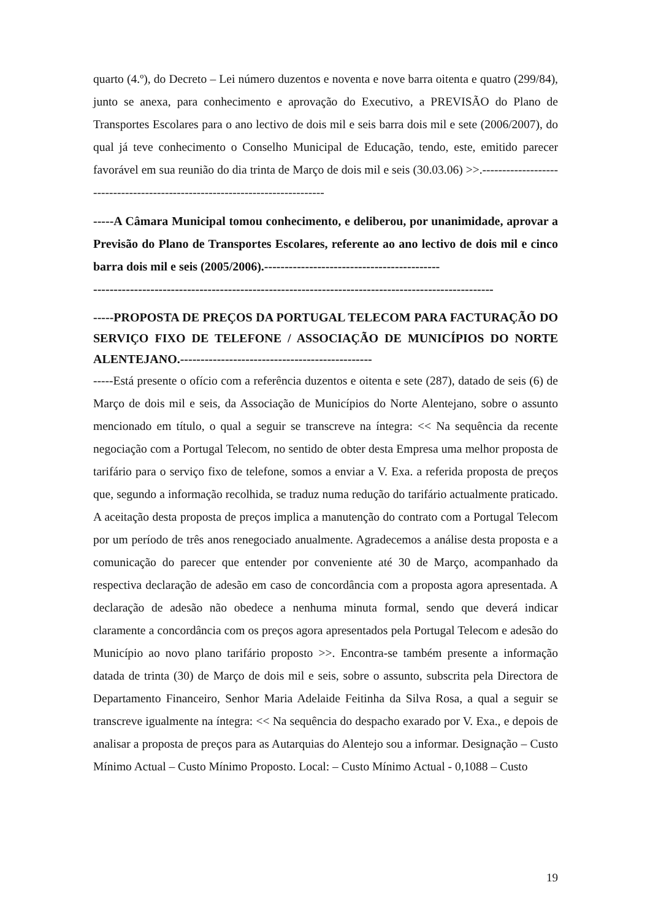quarto (4.º), do Decreto – Lei número duzentos e noventa e nove barra oitenta e quatro (299/84), junto se anexa, para conhecimento e aprovação do Executivo, a PREVISÃO do Plano de Transportes Escolares para o ano lectivo de dois mil e seis barra dois mil e sete (2006/2007), do qual já teve conhecimento o Conselho Municipal de Educação, tendo, este, emitido parecer favorável em sua reunião do dia trinta de Março de dois mil e seis (30.03.06) >>.-----------------------------------------------------------------------------
-----A Câmara Municipal tomou conhecimento, e deliberou, por unanimidade, aprovar a Previsão do Plano de Transportes Escolares, referente ao ano lectivo de dois mil e cinco barra dois mil e seis (2005/2006).-------------------------------------------
--------------------------------------------------------------------------------------------------
-----PROPOSTA DE PREÇOS DA PORTUGAL TELECOM PARA FACTURAÇÃO DO SERVIÇO FIXO DE TELEFONE / ASSOCIAÇÃO DE MUNICÍPIOS DO NORTE ALENTEJANO.-----------------------------------------------
-----Está presente o ofício com a referência duzentos e oitenta e sete (287), datado de seis (6) de Março de dois mil e seis, da Associação de Municípios do Norte Alentejano, sobre o assunto mencionado em título, o qual a seguir se transcreve na íntegra: << Na sequência da recente negociação com a Portugal Telecom, no sentido de obter desta Empresa uma melhor proposta de tarifário para o serviço fixo de telefone, somos a enviar a V. Exa. a referida proposta de preços que, segundo a informação recolhida, se traduz numa redução do tarifário actualmente praticado. A aceitação desta proposta de preços implica a manutenção do contrato com a Portugal Telecom por um período de três anos renegociado anualmente. Agradecemos a análise desta proposta e a comunicação do parecer que entender por conveniente até 30 de Março, acompanhado da respectiva declaração de adesão em caso de concordância com a proposta agora apresentada. A declaração de adesão não obedece a nenhuma minuta formal, sendo que deverá indicar claramente a concordância com os preços agora apresentados pela Portugal Telecom e adesão do Município ao novo plano tarifário proposto >>. Encontra-se também presente a informação datada de trinta (30) de Março de dois mil e seis, sobre o assunto, subscrita pela Directora de Departamento Financeiro, Senhor Maria Adelaide Feitinha da Silva Rosa, a qual a seguir se transcreve igualmente na íntegra: << Na sequência do despacho exarado por V. Exa., e depois de analisar a proposta de preços para as Autarquias do Alentejo sou a informar. Designação – Custo Mínimo Actual – Custo Mínimo Proposto. Local: – Custo Mínimo Actual - 0,1088 – Custo
19